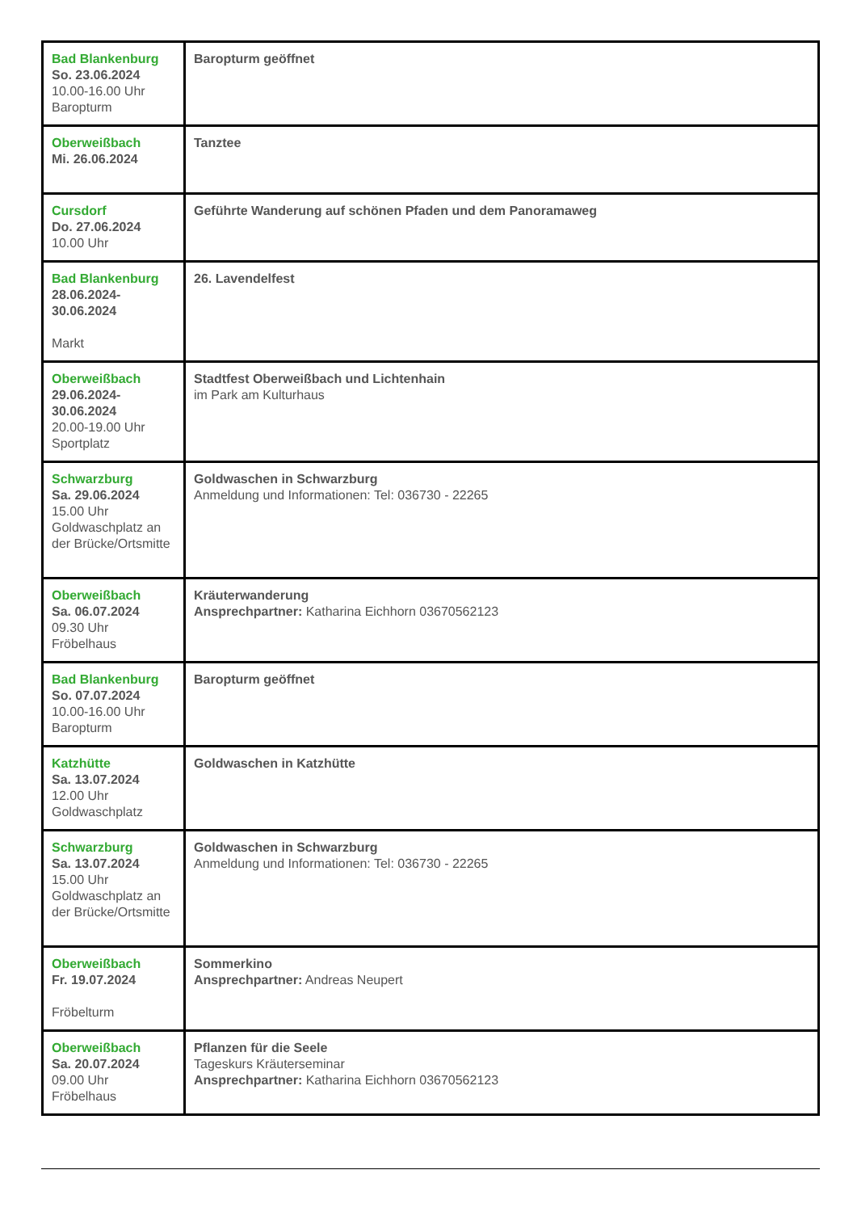| Bad Blankenburg So. 23.06.2024 10.00-16.00 Uhr Baropturm | Baropturm geöffnet |
| Oberweißbach Mi. 26.06.2024 | Tanztee |
| Cursdorf Do. 27.06.2024 10.00 Uhr | Geführte Wanderung auf schönen Pfaden und dem Panoramaweg |
| Bad Blankenburg 28.06.2024- 30.06.2024 Markt | 26. Lavendelfest |
| Oberweißbach 29.06.2024- 30.06.2024 20.00-19.00 Uhr Sportplatz | Stadtfest Oberweißbach und Lichtenhain im Park am Kulturhaus |
| Schwarzburg Sa. 29.06.2024 15.00 Uhr Goldwaschplatz an der Brücke/Ortsmitte | Goldwaschen in Schwarzburg Anmeldung und Informationen: Tel: 036730 - 22265 |
| Oberweißbach Sa. 06.07.2024 09.30 Uhr Fröbelhaus | Kräuterwanderung Ansprechpartner: Katharina Eichhorn 03670562123 |
| Bad Blankenburg So. 07.07.2024 10.00-16.00 Uhr Baropturm | Baropturm geöffnet |
| Katzhütte Sa. 13.07.2024 12.00 Uhr Goldwaschplatz | Goldwaschen in Katzhütte |
| Schwarzburg Sa. 13.07.2024 15.00 Uhr Goldwaschplatz an der Brücke/Ortsmitte | Goldwaschen in Schwarzburg Anmeldung und Informationen: Tel: 036730 - 22265 |
| Oberweißbach Fr. 19.07.2024 Fröbelturm | Sommerkino Ansprechpartner: Andreas Neupert |
| Oberweißbach Sa. 20.07.2024 09.00 Uhr Fröbelhaus | Pflanzen für die Seele Tageskurs Kräuterseminar Ansprechpartner: Katharina Eichhorn 03670562123 |